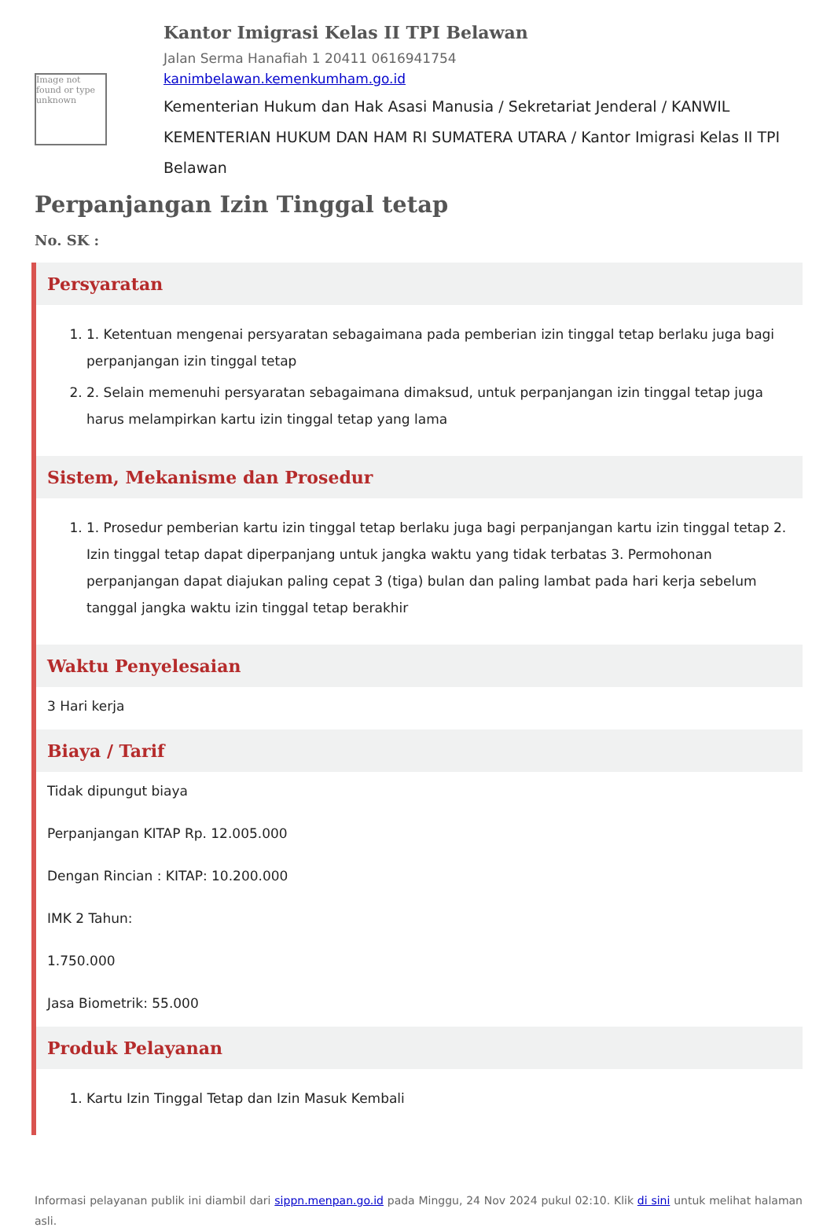Image not found or type unknown
Kantor Imigrasi Kelas II TPI Belawan
Jalan Serma Hanafiah 1 20411 0616941754
kanimbelawan.kemenkumham.go.id
Kementerian Hukum dan Hak Asasi Manusia / Sekretariat Jenderal / KANWIL KEMENTERIAN HUKUM DAN HAM RI SUMATERA UTARA / Kantor Imigrasi Kelas II TPI Belawan
Perpanjangan Izin Tinggal tetap
No. SK :
Persyaratan
1. 1. Ketentuan mengenai persyaratan sebagaimana pada pemberian izin tinggal tetap berlaku juga bagi perpanjangan izin tinggal tetap
2. 2. Selain memenuhi persyaratan sebagaimana dimaksud, untuk perpanjangan izin tinggal tetap juga harus melampirkan kartu izin tinggal tetap yang lama
Sistem, Mekanisme dan Prosedur
1. 1. Prosedur pemberian kartu izin tinggal tetap berlaku juga bagi perpanjangan kartu izin tinggal tetap 2. Izin tinggal tetap dapat diperpanjang untuk jangka waktu yang tidak terbatas 3. Permohonan perpanjangan dapat diajukan paling cepat 3 (tiga) bulan dan paling lambat pada hari kerja sebelum tanggal jangka waktu izin tinggal tetap berakhir
Waktu Penyelesaian
3 Hari kerja
Biaya / Tarif
Tidak dipungut biaya
Perpanjangan KITAP Rp. 12.005.000
Dengan Rincian : KITAP: 10.200.000
IMK 2 Tahun:
1.750.000
Jasa Biometrik: 55.000
Produk Pelayanan
1. Kartu Izin Tinggal Tetap dan Izin Masuk Kembali
Informasi pelayanan publik ini diambil dari sippn.menpan.go.id pada Minggu, 24 Nov 2024 pukul 02:10. Klik di sini untuk melihat halaman asli.